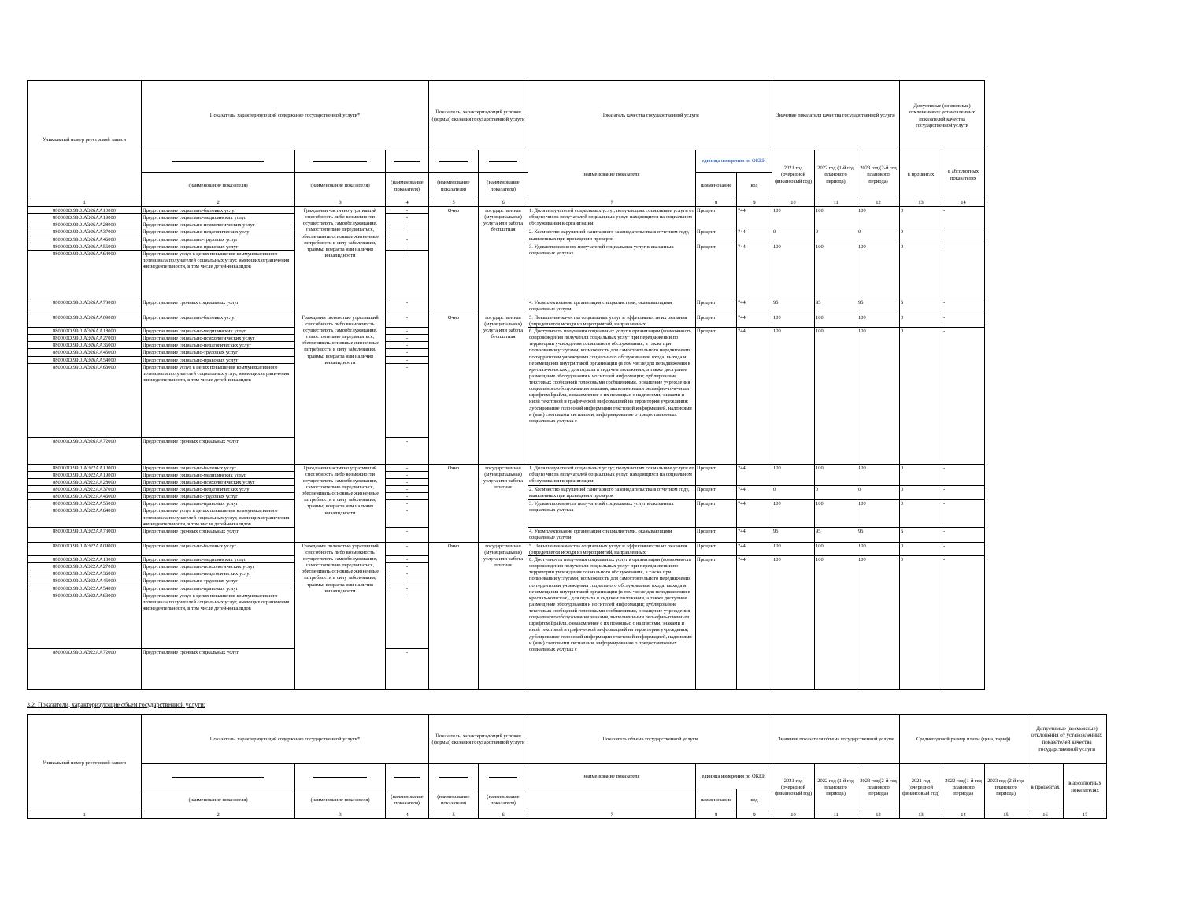| Уникальный номер реестровой записи | Показатель, характеризующий содержание государственной услуги* | | | Показатель, характеризующий условия (формы) оказания государственной услуги | | Показатель качества государственной услуги | | | Значение показателя качества государственной услуги | | | Допустимые (возможные) отклонения от установленных показателей качества государственной услуги | |
| --- | --- | --- | --- | --- | --- | --- | --- | --- | --- | --- | --- | --- | --- |
| | | | | | | наименование показателя | единица измерения по ОКЕИ | | 2021 год (очередной финансовый год) | 2022 год (1-й год планового периода) | 2023 год (2-й год планового периода) | в процентах | в абсолютных показателях |
| | (наименование показателя) | (наименование показателя) | (наименование показателя) | (наименование показателя) | (наименование показателя) | | наименование | код | | | | | |
| 1 | 2 | 3 | 4 | 5 | 6 | 7 | 8 | 9 | 10 | 11 | 12 | 13 | 14 |
| 880000О.99.0.АЭ26АА10000 | Предоставление социально-бытовых услуг | Гражданин частично утративший способность либо возможности осуществлять самообслуживание, самостоятельно передвигаться, обеспечивать основные жизненные потребности в силу заболевания, травмы, возраста или наличия инвалидности | - | Очно | государственная (муниципальная) услуга или работа бесплатная | 1. Доля получателей социальных услуг, получающих социальные услуги от общего числа получателей социальных услуг, находящихся на социальном обслуживании в организации | Процент | 744 | 100 | 100 | 100 | 0 | - |
| 880000О.99.0.АЭ26АА19000 | Предоставление социально-медицинских услуг | | - | | | | | | | | | | |
| 880000О.99.0.АЭ26АА28000 | Предоставление социально-психологических услуг | | - | | | | | | | | | | |
| 880000О.99.0.АЭ26АА37000 | Предоставление социально-педагогических услу | | - | | | 2. Количество нарушений санитарного законодательства в отчетном году, выявленных при проведении проверок | Процент | 744 | 0 | 0 | 0 | 0 | - |
| 880000О.99.0.АЭ26АА46000 | Предоставление социально-трудовых услуг | | - | | | | | | | | | | |
| 880000О.99.0.АЭ26АА55000 | Предоставление социально-правовых услуг | | - | | | 3. Удовлетворенность получателей социальных услуг в оказанных социальных услугах | Процент | 744 | 100 | 100 | 100 | 0 | - |
| 880000О.99.0.АЭ26АА64000 | Предоставление услуг в целях повышения коммуникативного потенциала получателей социальных услуг, имеющих ограничения жизнедеятельности, в том числе детей-инвалидов | | - | | | | | | | | | | |
| 880000О.99.0.АЭ26АА73000 | Предоставление срочных социальных услуг | | - | | | 4. Укомплектование организации специалистами, оказывающими социальные услуги | Процент | 744 | 95 | 95 | 95 | 5 | - |
| 880000О.99.0.АЭ26АА09000 | Предоставление социально-бытовых услуг | Гражданин полностью утративший способность либо возможность осуществлять самообслуживание, самостоятельно передвигаться, обеспечивать основные жизненные потребности в силу заболевания, травмы, возраста или наличия инвалидности | - | Очно | государственная (муниципальная) услуга или работа бесплатная | 5. Повышение качества социальных услуг и эффективности их оказания (определяется исходя из мероприятий, направленных | Процент | 744 | 100 | 100 | 100 | 0 | - |
| 880000О.99.0.АЭ26АА18000 | Предоставление социально-медицинских услуг | | - | | | 6. Доступность получения социальных услуг в организации (возможность сопровождения получателя социальных услуг при передвижении по территории учреждения социального обслуживания, а также при пользовании услугами; возможность для самостоятельного передвижения по территории учреждения социального обслуживания, входа, выхода и перемещения внутри такой организации (в том числе для передвижения в креслах-колясках), для отдыха в сидячем положении, а также доступное размещение оборудования и носителей информации; дублирование текстовых сообщений голосовыми сообщениями, оснащение учреждения социального обслуживания знаками, выполненными рельефно-точечным шрифтом Брайля, ознакомление с их помощью с надписями, знаками и иной текстовой и графической информацией на территории учреждения; дублирование голосовой информации текстовой информацией, надписями и (или) световыми сигналами, информирование о предоставляемых социальных услугах с | Процент | 744 | 100 | 100 | 100 | 0 | - |
| 880000О.99.0.АЭ26АА27000 | Предоставление социально-психологических услуг | | - | | | | | | | | | | |
| 880000О.99.0.АЭ26АА36000 | Предоставление социально-педагогических услуг | | - | | | | | | | | | | |
| 880000О.99.0.АЭ26АА45000 | Предоставление социально-трудовых услуг | | - | | | | | | | | | | |
| 880000О.99.0.АЭ26АА54000 | Предоставление социально-правовых услуг | | - | | | | | | | | | | |
| 880000О.99.0.АЭ26АА63000 | Предоставление услуг в целях повышения коммуникативного потенциала получателей социальных услуг, имеющих ограничения жизнедеятельности, в том числе детей-инвалидов | | - | | | | | | | | | | |
| 880000О.99.0.АЭ26АА72000 | Предоставление срочных социальных услуг | | - | | | | | | | | | | |
| 880000О.99.0.АЭ22АА10000 | Предоставление социально-бытовых услуг | Гражданин частично утративший способность либо возможности осуществлять самообслуживание, самостоятельно передвигаться, обеспечивать основные жизненные потребности в силу заболевания, травмы, возраста или наличия инвалидности | - | Очно | государственная (муниципальная) услуга или работа платная | 1. Доля получателей социальных услуг, получающих социальные услуги от общего числа получателей социальных услуг, находящихся на социальном обслуживании в организации | Процент | 744 | 100 | 100 | 100 | 0 | - |
| 880000О.99.0.АЭ22АА19000 | Предоставление социально-медицинских услуг | | - | | | | | | | | | | |
| 880000О.99.0.АЭ22АА28000 | Предоставление социально-психологических услуг | | - | | | | | | | | | | |
| 880000О.99.0.АЭ22АА37000 | Предоставление социально-педагогических услу | | - | | | 2. Количество нарушений санитарного законодательства в отчетном году, выявленных при проведении проверок | Процент | 744 | 0 | 0 | 0 | 0 | - |
| 880000О.99.0.АЭ22АА46000 | Предоставление социально-трудовых услуг | | - | | | | | | | | | | |
| 880000О.99.0.АЭ22АА55000 | Предоставление социально-правовых услуг | | - | | | 3. Удовлетворенность получателей социальных услуг в оказанных социальных услугах | Процент | 744 | 100 | 100 | 100 | 0 | - |
| 880000О.99.0.АЭ22АА64000 | Предоставление услуг в целях повышения коммуникативного потенциала получателей социальных услуг, имеющих ограничения жизнедеятельности, в том числе детей-инвалидов | | - | | | | | | | | | | |
| 880000О.99.0.АЭ22АА73000 | Предоставление срочных социальных услуг | | - | | | 4. Укомплектование организации специалистами, оказывающими социальные услуги | Процент | 744 | 95 | 95 | 95 | 5 | - |
| 880000О.99.0.АЭ22АА09000 | Предоставление социально-бытовых услуг | Гражданин полностью утративший способность либо возможность осуществлять самообслуживание, самостоятельно передвигаться, обеспечивать основные жизненные потребности в силу заболевания, травмы, возраста или наличия инвалидности | - | Очно | государственная (муниципальная) услуга или работа платная | 5. Повышение качества социальных услуг и эффективности их оказания (определяется исходя из мероприятий, направленных | Процент | 744 | 100 | 100 | 100 | 0 | - |
| 880000О.99.0.АЭ22АА18000 | Предоставление социально-медицинских услуг | | - | | | 6. Доступность получения социальных услуг в организации (возможность сопровождения получателя социальных услуг при передвижении по территории учреждения социального обслуживания, а также при пользовании услугами; возможность для самостоятельного передвижения по территории учреждения социального обслуживания, входа, выхода и перемещения внутри такой организации (в том числе для передвижения в креслах-колясках), для отдыха в сидячем положении, а также доступное размещение оборудования и носителей информации; дублирование текстовых сообщений голосовыми сообщениями, оснащение учреждения социального обслуживания знаками, выполненными рельефно-точечным шрифтом Брайля, ознакомление с их помощью с надписями, знаками и иной текстовой и графической информацией на территории учреждения; дублирование голосовой информации текстовой информацией, надписями и (или) световыми сигналами, информирование о предоставляемых социальных услугах с | Процент | 744 | 100 | 100 | 100 | 0 | - |
| 880000О.99.0.АЭ22АА27000 | Предоставление социально-психологических услуг | | - | | | | | | | | | | |
| 880000О.99.0.АЭ22АА36000 | Предоставление социально-педагогических услуг | | - | | | | | | | | | | |
| 880000О.99.0.АЭ22АА45000 | Предоставление социально-трудовых услуг | | - | | | | | | | | | | |
| 880000О.99.0.АЭ22АА54000 | Предоставление социально-правовых услуг | | - | | | | | | | | | | |
| 880000О.99.0.АЭ22АА63000 | Предоставление услуг в целях повышения коммуникативного потенциала получателей социальных услуг, имеющих ограничения жизнедеятельности, в том числе детей-инвалидов | | - | | | | | | | | | | |
| 880000О.99.0.АЭ22АА72000 | Предоставление срочных социальных услуг | | - | | | | | | | | | | |
3.2. Показатели, характеризующие объем государственной услуги:
| Уникальный номер реестровой записи | Показатель, характеризующий содержание государственной услуги* | | | Показатель, характеризующий условия (формы) оказания государственной услуги | | Показатель объема государственной услуги | | | Значение показателя объема государственной услуги | | | Среднегодовой размер платы (цена, тариф) | | | Допустимые (возможные) отклонения от установленных показателей качества государственной услуги | |
| --- | --- | --- | --- | --- | --- | --- | --- | --- | --- | --- | --- | --- | --- | --- | --- | --- |
| | | | | | | наименование показателя | единица измерения по ОКЕИ | | 2021 год (очередной финансовый год) | 2022 год (1-й год планового периода) | 2023 год (2-й год планового периода) | 2021 год (очередной финансовый год) | 2022 год (1-й год планового периода) | 2023 год (2-й год планового периода) | в процентах | в абсолютных показателях |
| | (наименование показателя) | (наименование показателя) | (наименование показателя) | (наименование показателя) | (наименование показателя) | | наименование | код | | | | | | | | |
| 1 | 2 | 3 | 4 | 5 | 6 | 7 | 8 | 9 | 10 | 11 | 12 | 13 | 14 | 15 | 16 | 17 |